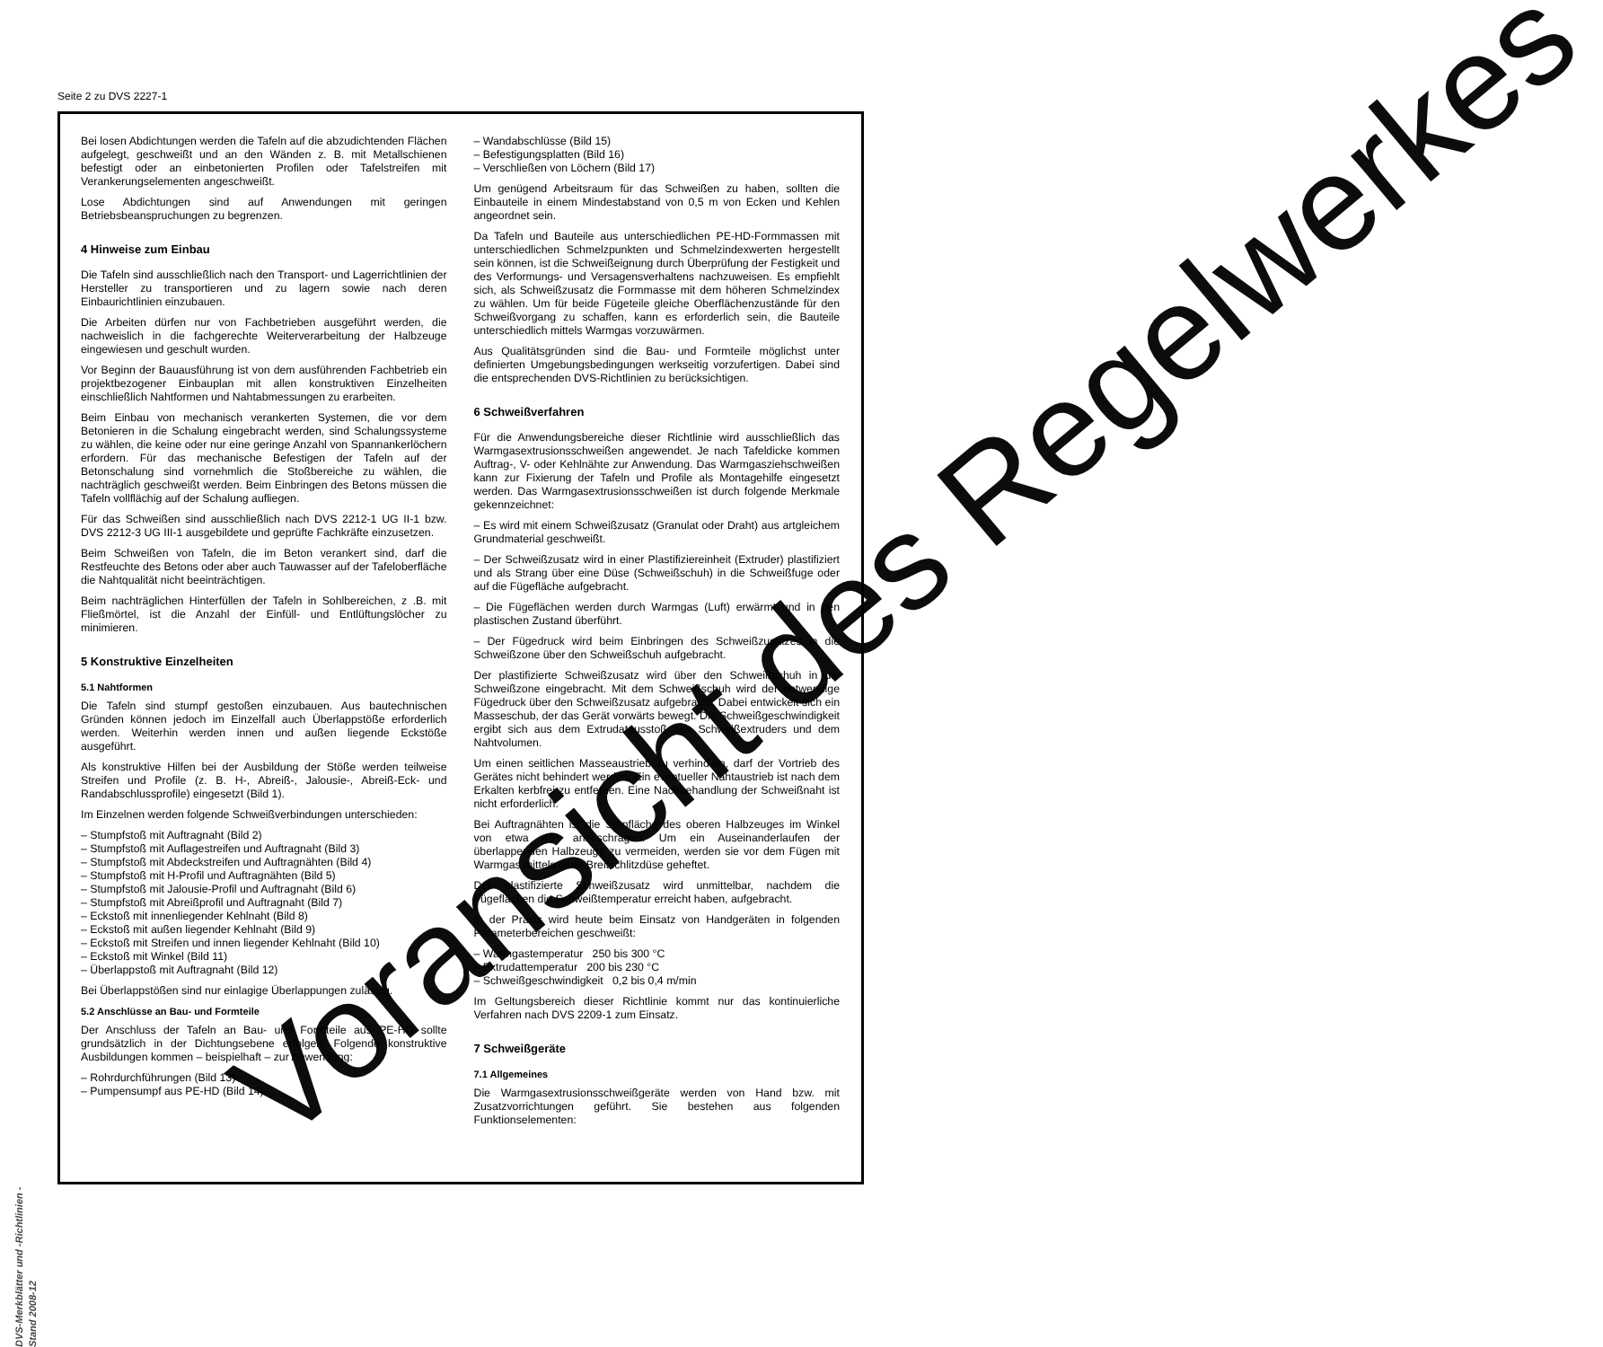Seite 2 zu DVS 2227-1
Bei losen Abdichtungen werden die Tafeln auf die abzudichtenden Flächen aufgelegt, geschweißt und an den Wänden z. B. mit Metallschienen befestigt oder an einbetonierten Profilen oder Tafelstreifen mit Verankerungselementen angeschweißt.
Lose Abdichtungen sind auf Anwendungen mit geringen Betriebsbeanspruchungen zu begrenzen.
4 Hinweise zum Einbau
Die Tafeln sind ausschließlich nach den Transport- und Lagerrichtlinien der Hersteller zu transportieren und zu lagern sowie nach deren Einbaurichtlinien einzubauen.
Die Arbeiten dürfen nur von Fachbetrieben ausgeführt werden, die nachweislich in die fachgerechte Weiterverarbeitung der Halbzeuge eingewiesen und geschult wurden.
Vor Beginn der Bauausführung ist von dem ausführenden Fachbetrieb ein projektbezogener Einbauplan mit allen konstruktiven Einzelheiten einschließlich Nahtformen und Nahtabmessungen zu erarbeiten.
Beim Einbau von mechanisch verankerten Systemen, die vor dem Betonieren in die Schalung eingebracht werden, sind Schalungssysteme zu wählen, die keine oder nur eine geringe Anzahl von Spannankerlöchern erfordern. Für das mechanische Befestigen der Tafeln auf der Betonschalung sind vornehmlich die Stoßbereiche zu wählen, die nachträglich geschweißt werden. Beim Einbringen des Betons müssen die Tafeln vollflächig auf der Schalung aufliegen.
Für das Schweißen sind ausschließlich nach DVS 2212-1 UG II-1 bzw. DVS 2212-3 UG III-1 ausgebildete und geprüfte Fachkräfte einzusetzen.
Beim Schweißen von Tafeln, die im Beton verankert sind, darf die Restfeuchte des Betons oder aber auch Tauwasser auf der Tafeloberfläche die Nahtqualität nicht beeinträchtigen.
Beim nachträglichen Hinterfüllen der Tafeln in Sohlbereichen, z .B. mit Fließmörtel, ist die Anzahl der Einfüll- und Entlüftungslöcher zu minimieren.
5 Konstruktive Einzelheiten
5.1 Nahtformen
Die Tafeln sind stumpf gestoßen einzubauen. Aus bautechnischen Gründen können jedoch im Einzelfall auch Überlappstöße erforderlich werden. Weiterhin werden innen und außen liegende Eckstöße ausgeführt.
Als konstruktive Hilfen bei der Ausbildung der Stöße werden teilweise Streifen und Profile (z. B. H-, Abreiß-, Jalousie-, Abreiß-Eck- und Randabschlussprofile) eingesetzt (Bild 1).
Im Einzelnen werden folgende Schweißverbindungen unterschieden:
– Stumpfstoß mit Auftragnaht (Bild 2)
– Stumpfstoß mit Auflagestreifen und Auftragnaht (Bild 3)
– Stumpfstoß mit Abdeckstreifen und Auftragnähten (Bild 4)
– Stumpfstoß mit H-Profil und Auftragnähten (Bild 5)
– Stumpfstoß mit Jalousie-Profil und Auftragnaht (Bild 6)
– Stumpfstoß mit Abreißprofil und Auftragnaht (Bild 7)
– Eckstoß mit innenliegender Kehlnaht (Bild 8)
– Eckstoß mit außen liegender Kehlnaht (Bild 9)
– Eckstoß mit Streifen und innen liegender Kehlnaht (Bild 10)
– Eckstoß mit Winkel (Bild 11)
– Überlappstoß mit Auftragnaht (Bild 12)
Bei Überlappstößen sind nur einlagige Überlappungen zulässig.
5.2 Anschlüsse an Bau- und Formteile
Der Anschluss der Tafeln an Bau- und Formteile aus PE-HD sollte grundsätzlich in der Dichtungsebene erfolgen. Folgende konstruktive Ausbildungen kommen – beispielhaft – zur Anwendung:
– Rohrdurchführungen (Bild 13)
– Pumpensumpf aus PE-HD (Bild 14)
– Wandabschlüsse (Bild 15)
– Befestigungsplatten (Bild 16)
– Verschließen von Löchern (Bild 17)
Um genügend Arbeitsraum für das Schweißen zu haben, sollten die Einbauteile in einem Mindestabstand von 0,5 m von Ecken und Kehlen angeordnet sein.
Da Tafeln und Bauteile aus unterschiedlichen PE-HD-Formmassen mit unterschiedlichen Schmelzpunkten und Schmelzindexwerten hergestellt sein können, ist die Schweißeignung durch Überprüfung der Festigkeit und des Verformungs- und Versagensverhaltens nachzuweisen. Es empfiehlt sich, als Schweißzusatz die Formmasse mit dem höheren Schmelzindex zu wählen. Um für beide Fügeteile gleiche Oberflächenzustände für den Schweißvorgang zu schaffen, kann es erforderlich sein, die Bauteile unterschiedlich mittels Warmgas vorzuwärmen.
Aus Qualitätsgründen sind die Bau- und Formteile möglichst unter definierten Umgebungsbedingungen werkseitig vorzufertigen. Dabei sind die entsprechenden DVS-Richtlinien zu berücksichtigen.
6 Schweißverfahren
Für die Anwendungsbereiche dieser Richtlinie wird ausschließlich das Warmgasextrusionsschweißen angewendet. Je nach Tafeldicke kommen Auftrag-, V- oder Kehlnähte zur Anwendung. Das Warmgasziehschweißen kann zur Fixierung der Tafeln und Profile als Montagehilfe eingesetzt werden. Das Warmgasextrusionsschweißen ist durch folgende Merkmale gekennzeichnet:
– Es wird mit einem Schweißzusatz (Granulat oder Draht) aus artgleichem Grundmaterial geschweißt.
– Der Schweißzusatz wird in einer Plastifiziereinheit (Extruder) plastifiziert und als Strang über eine Düse (Schweißschuh) in die Schweißfuge oder auf die Fügefläche aufgebracht.
– Die Fügeflächen werden durch Warmgas (Luft) erwärmt und in den plastischen Zustand überführt.
– Der Fügedruck wird beim Einbringen des Schweißzusatzes in die Schweißzone über den Schweißschuh aufgebracht.
Der plastifizierte Schweißzusatz wird über den Schweißschuh in die Schweißzone eingebracht. Mit dem Schweißschuh wird der notwendige Fügedruck über den Schweißzusatz aufgebracht. Dabei entwickelt sich ein Masseschub, der das Gerät vorwärts bewegt. Die Schweißgeschwindigkeit ergibt sich aus dem Extrudatausstoß des Schweißextruders und dem Nahtvolumen.
Um einen seitlichen Masseaustrieb zu verhindern, darf der Vortrieb des Gerätes nicht behindert werden. Ein eventueller Nahtaustrieb ist nach dem Erkalten kerbfrei zu entfernen. Eine Nachbehandlung der Schweißnaht ist nicht erforderlich.
Bei Auftragnähten ist die Stirnfläche des oberen Halbzeuges im Winkel von etwa 45° anzuschrägen. Um ein Auseinanderlaufen der überlappenden Halbzeuge zu vermeiden, werden sie vor dem Fügen mit Warmgas mittels einer Breitschlitzdüse geheftet.
Der plastifizierte Schweißzusatz wird unmittelbar, nachdem die Fügeflächen die Schweißtemperatur erreicht haben, aufgebracht.
In der Praxis wird heute beim Einsatz von Handgeräten in folgenden Parameterbereichen geschweißt:
– Warmgastemperatur 250 bis 300 °C
– Extrudattemperatur 200 bis 230 °C
– Schweißgeschwindigkeit 0,2 bis 0,4 m/min
Im Geltungsbereich dieser Richtlinie kommt nur das kontinuierliche Verfahren nach DVS 2209-1 zum Einsatz.
7 Schweißgeräte
7.1 Allgemeines
Die Warmgasextrusionsschweißgeräte werden von Hand bzw. mit Zusatzvorrichtungen geführt. Sie bestehen aus folgenden Funktionselementen:
DVS-Merkblätter und -Richtlinien - Stand 2008-12
Voransicht des Regelwerkes